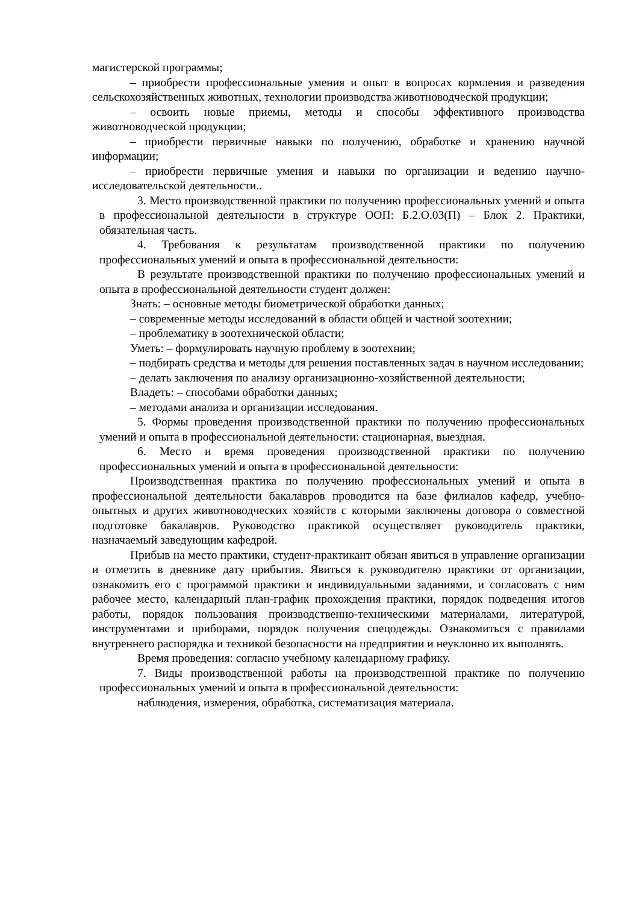магистерской программы;
– приобрести профессиональные умения и опыт в вопросах кормления и разведения сельскохозяйственных животных, технологии производства животноводческой продукции;
– освоить новые приемы, методы и способы эффективного производства животноводческой продукции;
– приобрести первичные навыки по получению, обработке и хранению научной информации;
– приобрести первичные умения и навыки по организации и ведению научно-исследовательской деятельности..
3. Место производственной практики по получению профессиональных умений и опыта в профессиональной деятельности в структуре ООП: Б.2.О.03(П) – Блок 2. Практики, обязательная часть.
4. Требования к результатам производственной практики по получению профессиональных умений и опыта в профессиональной деятельности:
В результате производственной практики по получению профессиональных умений и опыта в профессиональной деятельности студент должен:
Знать: – основные методы биометрической обработки данных;
– современные методы исследований в области общей и частной зоотехнии;
– проблематику в зоотехнической области;
Уметь: – формулировать научную проблему в зоотехнии;
– подбирать средства и методы для решения поставленных задач в научном исследовании;
– делать заключения по анализу организационно-хозяйственной деятельности;
Владеть: – способами обработки данных;
– методами анализа и организации исследования.
5. Формы проведения производственной практики по получению профессиональных умений и опыта в профессиональной деятельности: стационарная, выездная.
6. Место и время проведения производственной практики по получению профессиональных умений и опыта в профессиональной деятельности:
Производственная практика по получению профессиональных умений и опыта в профессиональной деятельности бакалавров проводится на базе филиалов кафедр, учебно-опытных и других животноводческих хозяйств с которыми заключены договора о совместной подготовке бакалавров. Руководство практикой осуществляет руководитель практики, назначаемый заведующим кафедрой.
Прибыв на место практики, студент-практикант обязан явиться в управление организации и отметить в дневнике дату прибытия. Явиться к руководителю практики от организации, ознакомить его с программой практики и индивидуальными заданиями, и согласовать с ним рабочее место, календарный план-график прохождения практики, порядок подведения итогов работы, порядок пользования производственно-техническими материалами, литературой, инструментами и приборами, порядок получения спецодежды. Ознакомиться с правилами внутреннего распорядка и техникой безопасности на предприятии и неуклонно их выполнять.
Время проведения: согласно учебному календарному графику.
7. Виды производственной работы на производственной практике по получению профессиональных умений и опыта в профессиональной деятельности:
наблюдения, измерения, обработка, систематизация материала.